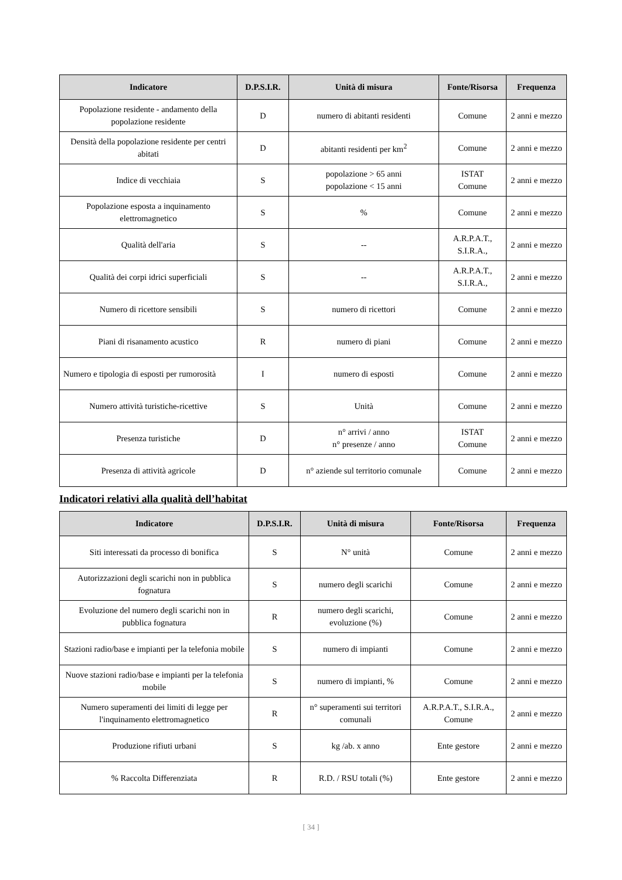| Indicatore | D.P.S.I.R. | Unità di misura | Fonte/Risorsa | Frequenza |
| --- | --- | --- | --- | --- |
| Popolazione residente - andamento della popolazione residente | D | numero di abitanti residenti | Comune | 2 anni e mezzo |
| Densità della popolazione residente per centri abitati | D | abitanti residenti per km<sup>2</sup> | Comune | 2 anni e mezzo |
| Indice di vecchiaia | S | popolazione > 65 anni popolazione < 15 anni | ISTAT Comune | 2 anni e mezzo |
| Popolazione esposta a inquinamento elettromagnetico | S | % | Comune | 2 anni e mezzo |
| Qualità dell'aria | S | -- | A.R.P.A.T., S.I.R.A., | 2 anni e mezzo |
| Qualità dei corpi idrici superficiali | S | -- | A.R.P.A.T., S.I.R.A., | 2 anni e mezzo |
| Numero di ricettore sensibili | S | numero di ricettori | Comune | 2 anni e mezzo |
| Piani di risanamento acustico | R | numero di piani | Comune | 2 anni e mezzo |
| Numero e tipologia di esposti per rumorosità | I | numero di esposti | Comune | 2 anni e mezzo |
| Numero attività turistiche-ricettive | S | Unità | Comune | 2 anni e mezzo |
| Presenza turistiche | D | n° arrivi / anno n° presenze / anno | ISTAT Comune | 2 anni e mezzo |
| Presenza di attività agricole | D | n° aziende sul territorio comunale | Comune | 2 anni e mezzo |
Indicatori relativi alla qualità dell’habitat
| Indicatore | D.P.S.I.R. | Unità di misura | Fonte/Risorsa | Frequenza |
| --- | --- | --- | --- | --- |
| Siti interessati da processo di bonifica | S | N° unità | Comune | 2 anni e mezzo |
| Autorizzazioni degli scarichi non in pubblica fognatura | S | numero degli scarichi | Comune | 2 anni e mezzo |
| Evoluzione del numero degli scarichi non in pubblica fognatura | R | numero degli scarichi, evoluzione (%) | Comune | 2 anni e mezzo |
| Stazioni radio/base e impianti per la telefonia mobile | S | numero di impianti | Comune | 2 anni e mezzo |
| Nuove stazioni radio/base e impianti per la telefonia mobile | S | numero di impianti, % | Comune | 2 anni e mezzo |
| Numero superamenti dei limiti di legge per l'inquinamento elettromagnetico | R | n° superamenti sui territori comunali | A.R.P.A.T., S.I.R.A., Comune | 2 anni e mezzo |
| Produzione rifiuti urbani | S | kg /ab. x anno | Ente gestore | 2 anni e mezzo |
| % Raccolta Differenziata | R | R.D. / RSU totali (%) | Ente gestore | 2 anni e mezzo |
[ 34 ]